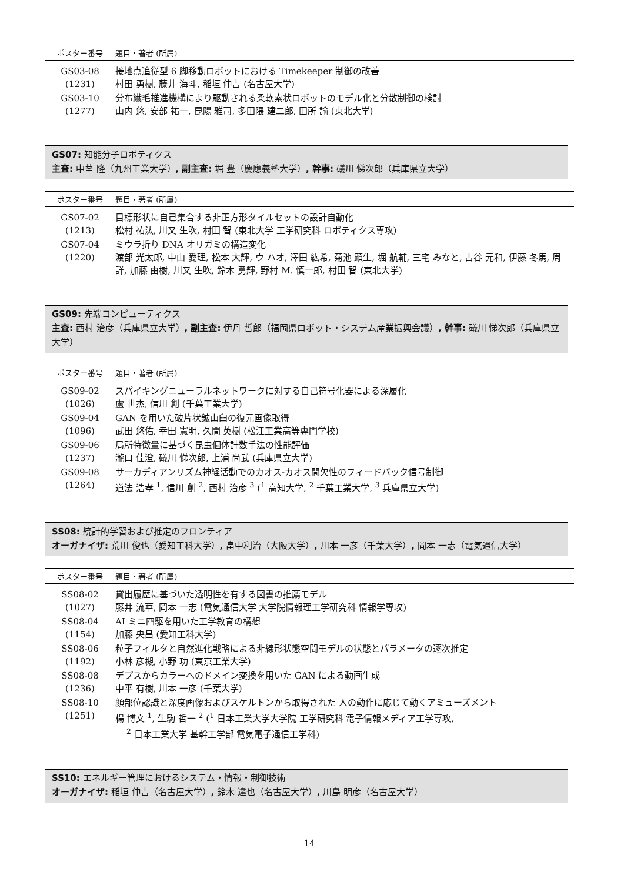| ポスター番号 | 題目・著者 (所属) |
| --- | --- |
| GS03-08 (1231) | 接地点追従型 6 脚移動ロボットにおける Timekeeper 制御の改善 村田 勇樹, 藤井 海斗, 稲垣 伸吉 (名古屋大学) |
| GS03-10 (1277) | 分布繊毛推進機構により駆動される柔軟索状ロボットのモデル化と分散制御の検討 山内 悠, 安部 祐一, 昆陽 雅司, 多田隈 建二郎, 田所 諭 (東北大学) |
GS07: 知能分子ロボティクス
主査: 中茎 隆（九州工業大学）, 副主査: 堀 豊（慶應義塾大学）, 幹事: 礒川 悌次郎（兵庫県立大学）
| ポスター番号 | 題目・著者 (所属) |
| --- | --- |
| GS07-02 (1213) | 目標形状に自己集合する非正方形タイルセットの設計自動化 松村 祐汰, 川又 生吹, 村田 智 (東北大学 工学研究科 ロボティクス専攻) |
| GS07-04 (1220) | ミウラ折り DNA オリガミの構造変化 渡部 光太郎, 中山 愛理, 松本 大輝, ウ ハオ, 澤田 紘希, 菊池 顕生, 堀 航輔, 三宅 みなと, 古谷 元和, 伊藤 冬馬, 周 詳, 加藤 由樹, 川又 生吹, 鈴木 勇輝, 野村 M. 慎一郎, 村田 智 (東北大学) |
GS09: 先端コンピューティクス
主査: 西村 治彦（兵庫県立大学）, 副主査: 伊丹 哲郎（福岡県ロボット・システム産業振興会議）, 幹事: 礒川 悌次郎（兵庫県立大学）
| ポスター番号 | 題目・著者 (所属) |
| --- | --- |
| GS09-02 (1026) | スパイキングニューラルネットワークに対する自己符号化器による深層化 盧 世杰, 信川 創 (千葉工業大学) |
| GS09-04 (1096) | GAN を用いた破片状鉱山臼の復元画像取得 武田 悠佑, 幸田 憲明, 久間 英樹 (松江工業高等専門学校) |
| GS09-06 (1237) | 局所特徴量に基づく昆虫個体計数手法の性能評価 瀧口 佳澄, 礒川 悌次郎, 上浦 尚武 (兵庫県立大学) |
| GS09-08 (1264) | サーカディアンリズム神経活動でのカオス-カオス間欠性のフィードバック信号制御 道法 浩孝 <sup>1</sup>, 信川 創 <sup>2</sup>, 西村 治彦 <sup>3</sup> (<sup>1</sup> 高知大学, <sup>2</sup> 千葉工業大学, <sup>3</sup> 兵庫県立大学) |
SS08: 統計的学習および推定のフロンティア
オーガナイザ: 荒川 俊也（愛知工科大学）, 畠中利治（大阪大学）, 川本 一彦（千葉大学）, 岡本 一志（電気通信大学）
| ポスター番号 | 題目・著者 (所属) |
| --- | --- |
| SS08-02 (1027) | 貸出履歴に基づいた透明性を有する図書の推薦モデル 藤井 流華, 岡本 一志 (電気通信大学 大学院情報理工学研究科 情報学専攻) |
| SS08-04 (1154) | AI ミニ四駆を用いた工学教育の構想 加藤 央昌 (愛知工科大学) |
| SS08-06 (1192) | 粒子フィルタと自然進化戦略による非線形状態空間モデルの状態とパラメータの逐次推定 小林 彦槻, 小野 功 (東京工業大学) |
| SS08-08 (1236) | デプスからカラーへのドメイン変換を用いた GAN による動画生成 中平 有樹, 川本 一彦 (千葉大学) |
| SS08-10 (1251) | 顔部位認識と深度画像およびスケルトンから取得された 人の動作に応じて動くアミューズメント 楊 博文 <sup>1</sup>, 生駒 哲一 <sup>2</sup> (<sup>1</sup> 日本工業大学大学院 工学研究科 電子情報メディア工学専攻, <sup>2</sup> 日本工業大学 基幹工学部 電気電子通信工学科) |
SS10: エネルギー管理におけるシステム・情報・制御技術
オーガナイザ: 稲垣 伸吉（名古屋大学）, 鈴木 達也（名古屋大学）, 川島 明彦（名古屋大学）
14